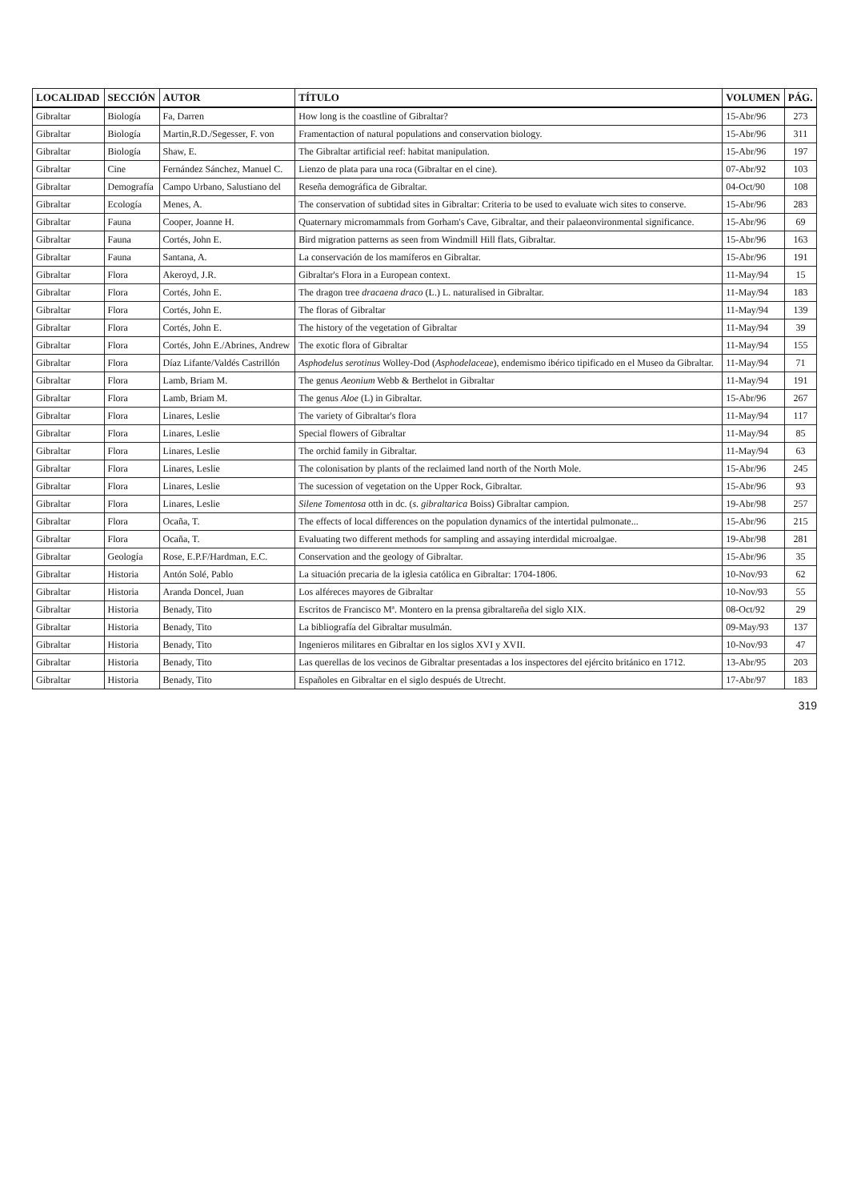| LOCALIDAD | SECCIÓN | AUTOR | TÍTULO | VOLUMEN | PÁG. |
| --- | --- | --- | --- | --- | --- |
| Gibraltar | Biología | Fa, Darren | How long is the coastline of Gibraltar? | 15-Abr/96 | 273 |
| Gibraltar | Biología | Martin,R.D./Segesser, F. von | Framentaction of natural populations and conservation biology. | 15-Abr/96 | 311 |
| Gibraltar | Biología | Shaw, E. | The Gibraltar artificial reef: habitat manipulation. | 15-Abr/96 | 197 |
| Gibraltar | Cine | Fernández Sánchez, Manuel C. | Lienzo de plata para una roca (Gibraltar en el cine). | 07-Abr/92 | 103 |
| Gibraltar | Demografía | Campo Urbano, Salustiano del | Reseña demográfica de Gibraltar. | 04-Oct/90 | 108 |
| Gibraltar | Ecología | Menes, A. | The conservation of subtidad sites in Gibraltar: Criteria to be used to evaluate wich sites to conserve. | 15-Abr/96 | 283 |
| Gibraltar | Fauna | Cooper, Joanne H. | Quaternary micromammals from Gorham's Cave, Gibraltar, and their palaeonvironmental significance. | 15-Abr/96 | 69 |
| Gibraltar | Fauna | Cortés, John E. | Bird migration patterns as seen from Windmill Hill flats, Gibraltar. | 15-Abr/96 | 163 |
| Gibraltar | Fauna | Santana, A. | La conservación de los mamíferos en Gibraltar. | 15-Abr/96 | 191 |
| Gibraltar | Flora | Akeroyd, J.R. | Gibraltar's Flora in a European context. | 11-May/94 | 15 |
| Gibraltar | Flora | Cortés, John E. | The dragon tree dracaena draco (L.) L. naturalised in Gibraltar. | 11-May/94 | 183 |
| Gibraltar | Flora | Cortés, John E. | The floras of Gibraltar | 11-May/94 | 139 |
| Gibraltar | Flora | Cortés, John E. | The history of the vegetation of Gibraltar | 11-May/94 | 39 |
| Gibraltar | Flora | Cortés, John E./Abrines, Andrew | The exotic flora of Gibraltar | 11-May/94 | 155 |
| Gibraltar | Flora | Díaz Lifante/Valdés Castrillón | Asphodelus serotinus Wolley-Dod ( Asphodelaceae ), endemismo ibérico tipificado en el Museo da Gibraltar. | 11-May/94 | 71 |
| Gibraltar | Flora | Lamb, Briam M. | The genus Aeonium Webb & Berthelot in Gibraltar | 11-May/94 | 191 |
| Gibraltar | Flora | Lamb, Briam M. | The genus Aloe (L) in Gibraltar. | 15-Abr/96 | 267 |
| Gibraltar | Flora | Linares, Leslie | The variety of Gibraltar's flora | 11-May/94 | 117 |
| Gibraltar | Flora | Linares, Leslie | Special flowers of Gibraltar | 11-May/94 | 85 |
| Gibraltar | Flora | Linares, Leslie | The orchid family in Gibraltar. | 11-May/94 | 63 |
| Gibraltar | Flora | Linares, Leslie | The colonisation by plants of the reclaimed land north of the North Mole. | 15-Abr/96 | 245 |
| Gibraltar | Flora | Linares, Leslie | The sucession of vegetation on the Upper Rock, Gibraltar. | 15-Abr/96 | 93 |
| Gibraltar | Flora | Linares, Leslie | Silene Tomentosa otth in dc. ( s. gibraltarica Boiss) Gibraltar campion. | 19-Abr/98 | 257 |
| Gibraltar | Flora | Ocaña, T. | The effects of local differences on the population dynamics of the intertidal pulmonate... | 15-Abr/96 | 215 |
| Gibraltar | Flora | Ocaña, T. | Evaluating two different methods for sampling and assaying interdidal microalgae. | 19-Abr/98 | 281 |
| Gibraltar | Geología | Rose, E.P.F/Hardman, E.C. | Conservation and the geology of Gibraltar. | 15-Abr/96 | 35 |
| Gibraltar | Historia | Antón Solé, Pablo | La situación precaria de la iglesia católica en Gibraltar: 1704-1806. | 10-Nov/93 | 62 |
| Gibraltar | Historia | Aranda Doncel, Juan | Los alféreces mayores de Gibraltar | 10-Nov/93 | 55 |
| Gibraltar | Historia | Benady, Tito | Escritos de Francisco Mª. Montero en la prensa gibraltareña del siglo XIX. | 08-Oct/92 | 29 |
| Gibraltar | Historia | Benady, Tito | La bibliografía del Gibraltar musulmán. | 09-May/93 | 137 |
| Gibraltar | Historia | Benady, Tito | Ingenieros militares en Gibraltar en los siglos XVI y XVII. | 10-Nov/93 | 47 |
| Gibraltar | Historia | Benady, Tito | Las querellas de los vecinos de Gibraltar presentadas a los inspectores del ejército británico en 1712. | 13-Abr/95 | 203 |
| Gibraltar | Historia | Benady, Tito | Españoles en Gibraltar en el siglo después de Utrecht. | 17-Abr/97 | 183 |
319